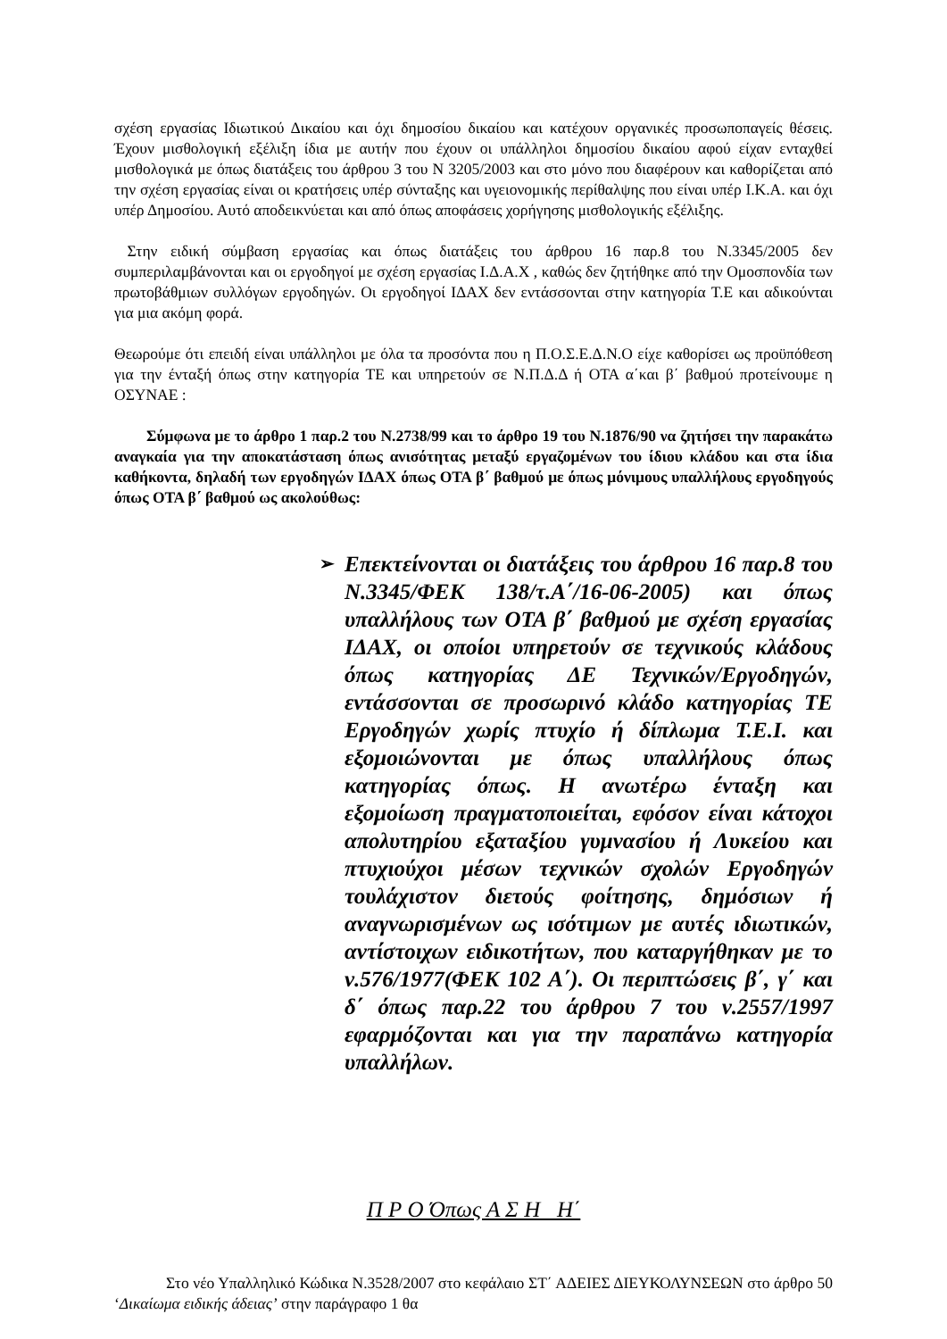σχέση εργασίας Ιδιωτικού Δικαίου και όχι δημοσίου δικαίου και κατέχουν οργανικές προσωποπαγείς θέσεις. Έχουν μισθολογική εξέλιξη ίδια με αυτήν που έχουν οι υπάλληλοι δημοσίου δικαίου αφού είχαν ενταχθεί μισθολογικά με όπως διατάξεις του άρθρου 3 του Ν 3205/2003 και στο μόνο που διαφέρουν και καθορίζεται από την σχέση εργασίας είναι οι κρατήσεις υπέρ σύνταξης και υγειονομικής περίθαλψης που είναι υπέρ Ι.Κ.Α. και όχι υπέρ Δημοσίου. Αυτό αποδεικνύεται και από όπως αποφάσεις χορήγησης μισθολογικής εξέλιξης.
Στην ειδική σύμβαση εργασίας και όπως διατάξεις του άρθρου 16 παρ.8 του Ν.3345/2005 δεν συμπεριλαμβάνονται και οι εργοδηγοί με σχέση εργασίας Ι.Δ.Α.Χ , καθώς δεν ζητήθηκε από την Ομοσπονδία των πρωτοβάθμιων συλλόγων εργοδηγών. Οι εργοδηγοί ΙΔΑΧ δεν εντάσσονται στην κατηγορία Τ.Ε και αδικούνται για μια ακόμη φορά.
Θεωρούμε ότι επειδή είναι υπάλληλοι με όλα τα προσόντα που η Π.Ο.Σ.Ε.Δ.Ν.Ο είχε καθορίσει ως προϋπόθεση για την ένταξή όπως στην κατηγορία ΤΕ και υπηρετούν σε Ν.Π.Δ.Δ ή ΟΤΑ α΄και β΄ βαθμού προτείνουμε η ΟΣΥΝΑΕ :
Σύμφωνα με το άρθρο 1 παρ.2 του Ν.2738/99 και το άρθρο 19 του Ν.1876/90 να ζητήσει την παρακάτω αναγκαία για την αποκατάσταση όπως ανισότητας μεταξύ εργαζομένων του ίδιου κλάδου και στα ίδια καθήκοντα, δηλαδή των εργοδηγών ΙΔΑΧ όπως ΟΤΑ β΄ βαθμού με όπως μόνιμους υπαλλήλους εργοδηγούς όπως ΟΤΑ β΄ βαθμού ως ακολούθως:
➢
Επεκτείνονται οι διατάξεις του άρθρου 16 παρ.8 του Ν.3345/ΦΕΚ 138/τ.Α΄/16-06-2005) και όπως υπαλλήλους των ΟΤΑ β΄ βαθμού με σχέση εργασίας ΙΔΑΧ, οι οποίοι υπηρετούν σε τεχνικούς κλάδους όπως κατηγορίας ΔΕ Τεχνικών/Εργοδηγών, εντάσσονται σε προσωρινό κλάδο κατηγορίας ΤΕ Εργοδηγών χωρίς πτυχίο ή δίπλωμα Τ.Ε.Ι. και εξομοιώνονται με όπως υπαλλήλους όπως κατηγορίας όπως. Η ανωτέρω ένταξη και εξομοίωση πραγματοποιείται, εφόσον είναι κάτοχοι απολυτηρίου εξαταξίου γυμνασίου ή Λυκείου και πτυχιούχοι μέσων τεχνικών σχολών Εργοδηγών τουλάχιστον διετούς φοίτησης, δημόσιων ή αναγνωρισμένων ως ισότιμων με αυτές ιδιωτικών, αντίστοιχων ειδικοτήτων, που καταργήθηκαν με το ν.576/1977(ΦΕΚ 102 Α΄). Οι περιπτώσεις β΄, γ΄ και δ΄ όπως παρ.22 του άρθρου 7 του ν.2557/1997 εφαρμόζονται και για την παραπάνω κατηγορία υπαλλήλων.
Π Ρ Ο Όπως Α Σ Η Η΄
Στο νέο Υπαλληλικό Κώδικα Ν.3528/2007 στο κεφάλαιο ΣΤ΄ ΑΔΕΙΕΣ ΔΙΕΥΚΟΛΥΝΣΕΩΝ στο άρθρο 50 ‘Δικαίωμα ειδικής άδειας’ στην παράγραφο 1 θα